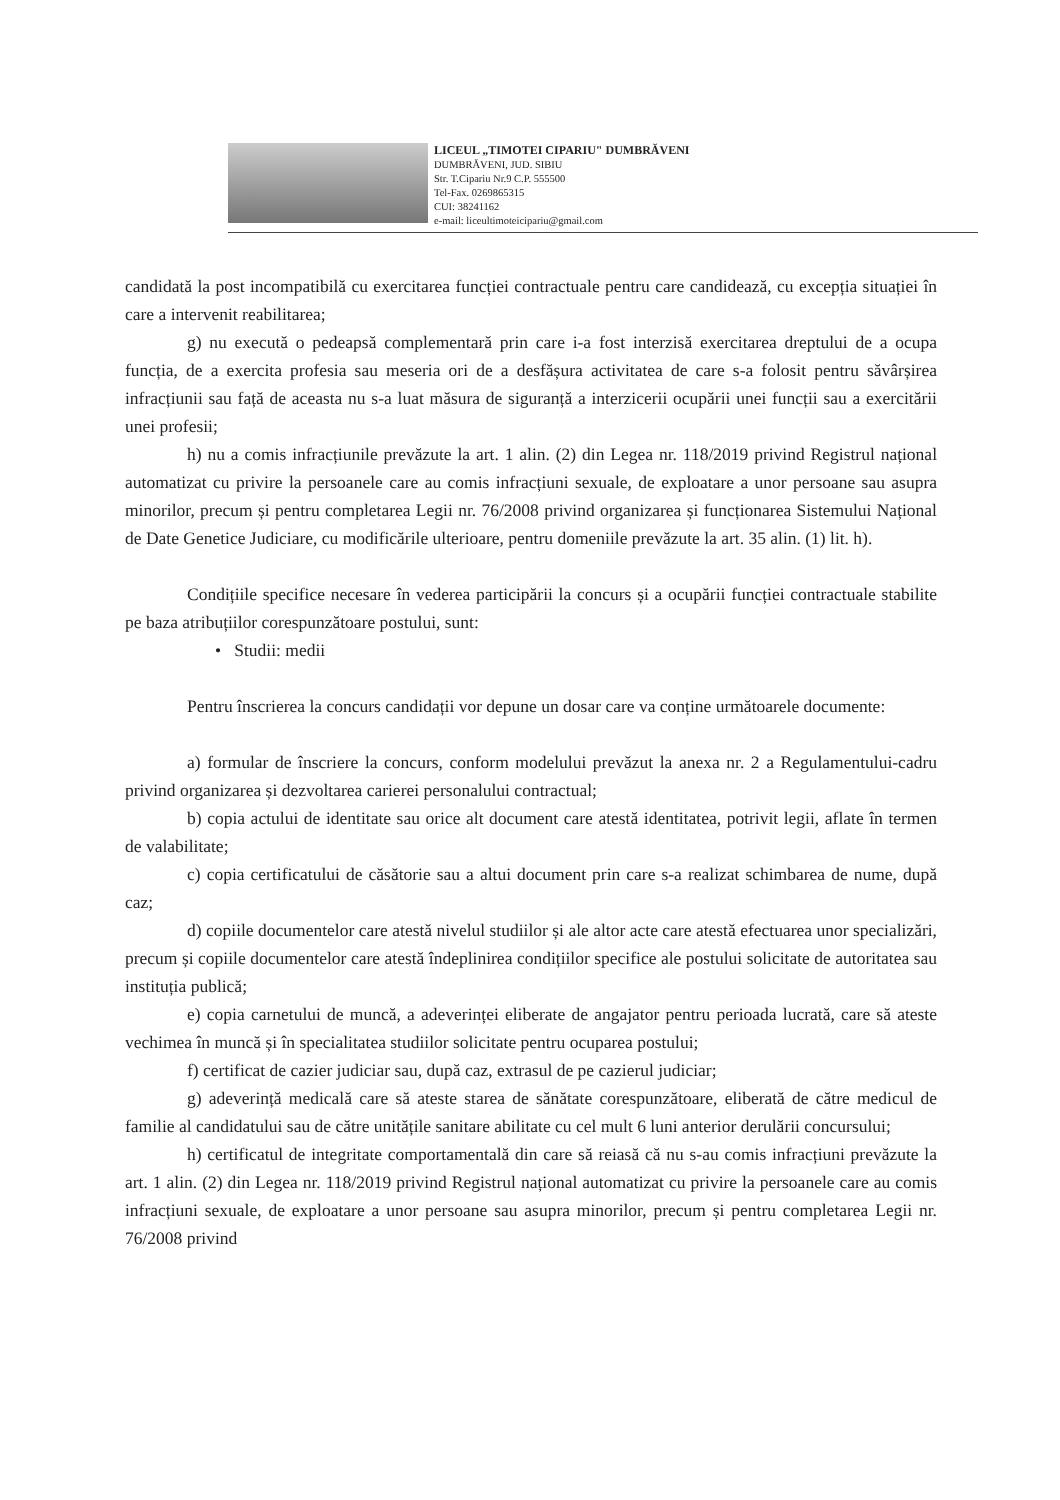LICEUL „TIMOTEI CIPARIU" DUMBRĂVENI
DUMBRĂVENI, JUD. SIBIU
Str. T.Cipariu Nr.9 C.P. 555500
Tel-Fax. 0269865315
CUI: 38241162
e-mail: liceultimoteicipariu@gmail.com
candidată la post incompatibilă cu exercitarea funcției contractuale pentru care candidează, cu excepția situației în care a intervenit reabilitarea;
g) nu execută o pedeapsă complementară prin care i-a fost interzisă exercitarea dreptului de a ocupa funcția, de a exercita profesia sau meseria ori de a desfășura activitatea de care s-a folosit pentru săvârșirea infracțiunii sau față de aceasta nu s-a luat măsura de siguranță a interzicerii ocupării unei funcții sau a exercitării unei profesii;
h) nu a comis infracțiunile prevăzute la art. 1 alin. (2) din Legea nr. 118/2019 privind Registrul național automatizat cu privire la persoanele care au comis infracțiuni sexuale, de exploatare a unor persoane sau asupra minorilor, precum și pentru completarea Legii nr. 76/2008 privind organizarea și funcționarea Sistemului Național de Date Genetice Judiciare, cu modificările ulterioare, pentru domeniile prevăzute la art. 35 alin. (1) lit. h).
Condițiile specifice necesare în vederea participării la concurs și a ocupării funcției contractuale stabilite pe baza atribuțiilor corespunzătoare postului, sunt:
• Studii: medii
Pentru înscrierea la concurs candidații vor depune un dosar care va conține următoarele documente:
a) formular de înscriere la concurs, conform modelului prevăzut la anexa nr. 2 a Regulamentului-cadru privind organizarea și dezvoltarea carierei personalului contractual;
b) copia actului de identitate sau orice alt document care atestă identitatea, potrivit legii, aflate în termen de valabilitate;
c) copia certificatului de căsătorie sau a altui document prin care s-a realizat schimbarea de nume, după caz;
d) copiile documentelor care atestă nivelul studiilor și ale altor acte care atestă efectuarea unor specializări, precum și copiile documentelor care atestă îndeplinirea condițiilor specifice ale postului solicitate de autoritatea sau instituția publică;
e) copia carnetului de muncă, a adeverinței eliberate de angajator pentru perioada lucrată, care să ateste vechimea în muncă și în specialitatea studiilor solicitate pentru ocuparea postului;
f) certificat de cazier judiciar sau, după caz, extrasul de pe cazierul judiciar;
g) adeverință medicală care să ateste starea de sănătate corespunzătoare, eliberată de către medicul de familie al candidatului sau de către unitățile sanitare abilitate cu cel mult 6 luni anterior derulării concursului;
h) certificatul de integritate comportamentală din care să reiasă că nu s-au comis infracțiuni prevăzute la art. 1 alin. (2) din Legea nr. 118/2019 privind Registrul național automatizat cu privire la persoanele care au comis infracțiuni sexuale, de exploatare a unor persoane sau asupra minorilor, precum și pentru completarea Legii nr. 76/2008 privind